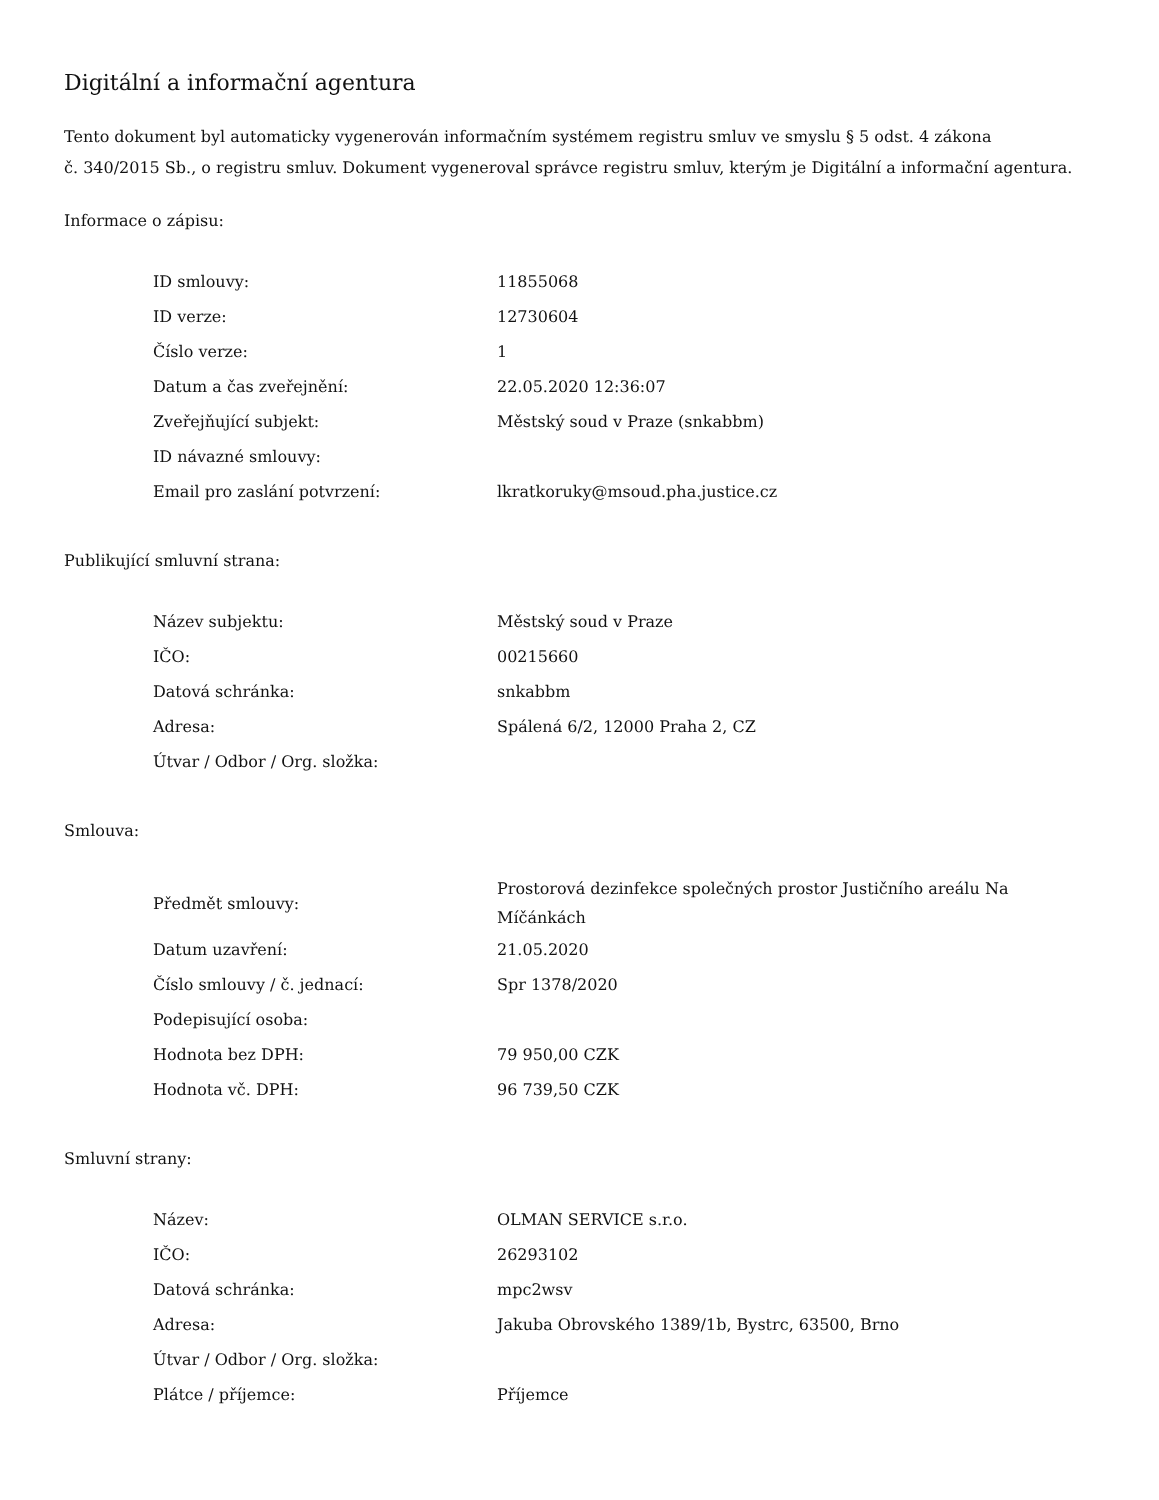Digitální a informační agentura
Tento dokument byl automaticky vygenerován informačním systémem registru smluv ve smyslu § 5 odst. 4 zákona
č. 340/2015 Sb., o registru smluv. Dokument vygeneroval správce registru smluv, kterým je Digitální a informační agentura.
Informace o zápisu:
| ID smlouvy: | 11855068 |
| ID verze: | 12730604 |
| Číslo verze: | 1 |
| Datum a čas zveřejnění: | 22.05.2020 12:36:07 |
| Zveřejňující subjekt: | Městský soud v Praze (snkabbm) |
| ID návazné smlouvy: | |
| Email pro zaslání potvrzení: | lkratkoruky@msoud.pha.justice.cz |
Publikující smluvní strana:
| Název subjektu: | Městský soud v Praze |
| IČO: | 00215660 |
| Datová schránka: | snkabbm |
| Adresa: | Spálená 6/2, 12000 Praha 2, CZ |
| Útvar / Odbor / Org. složka: | |
Smlouva:
| Předmět smlouvy: | Prostorová dezinfekce společných prostor Justičního areálu Na Míčánkách |
| Datum uzavření: | 21.05.2020 |
| Číslo smlouvy / č. jednací: | Spr 1378/2020 |
| Podepisující osoba: | |
| Hodnota bez DPH: | 79 950,00 CZK |
| Hodnota vč. DPH: | 96 739,50 CZK |
Smluvní strany:
| Název: | OLMAN SERVICE s.r.o. |
| IČO: | 26293102 |
| Datová schránka: | mpc2wsv |
| Adresa: | Jakuba Obrovského 1389/1b, Bystrc, 63500, Brno |
| Útvar / Odbor / Org. složka: | |
| Plátce / příjemce: | Příjemce |